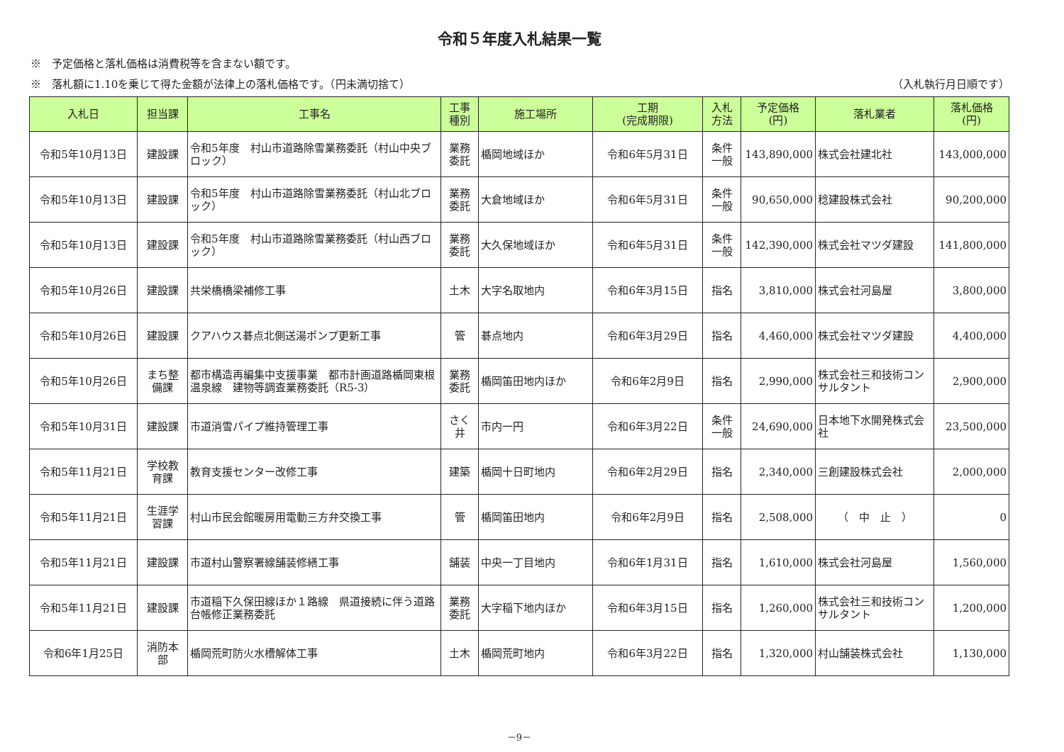令和５年度入札結果一覧
※　予定価格と落札価格は消費税等を含まない額です。
※　落札額に1.10を乗じて得た金額が法律上の落札価格です。（円未満切捨て） （入札執行月日順です）
| 入札日 | 担当課 | 工事名 | 工事 種別 | 施工場所 | 工期 (完成期限) | 入札 方法 | 予定価格 (円) | 落札業者 | 落札価格 (円) |
| --- | --- | --- | --- | --- | --- | --- | --- | --- | --- |
| 令和5年10月13日 | 建設課 | 令和5年度 村山市道路除雪業務委託（村山中央ブロック） | 業務 委託 | 楯岡地域ほか | 令和6年5月31日 | 条件 一般 | 143,890,000 | 株式会社建北社 | 143,000,000 |
| 令和5年10月13日 | 建設課 | 令和5年度 村山市道路除雪業務委託（村山北ブロック） | 業務 委託 | 大倉地域ほか | 令和6年5月31日 | 条件 一般 | 90,650,000 | 稔建設株式会社 | 90,200,000 |
| 令和5年10月13日 | 建設課 | 令和5年度 村山市道路除雪業務委託（村山西ブロック） | 業務 委託 | 大久保地域ほか | 令和6年5月31日 | 条件 一般 | 142,390,000 | 株式会社マツダ建設 | 141,800,000 |
| 令和5年10月26日 | 建設課 | 共栄橋橋梁補修工事 | 土木 | 大字名取地内 | 令和6年3月15日 | 指名 | 3,810,000 | 株式会社河島屋 | 3,800,000 |
| 令和5年10月26日 | 建設課 | クアハウス碁点北側送湯ポンプ更新工事 | 管 | 碁点地内 | 令和6年3月29日 | 指名 | 4,460,000 | 株式会社マツダ建設 | 4,400,000 |
| 令和5年10月26日 | まち整 備課 | 都市構造再編集中支援事業 都市計画道路楯岡東根温泉線 建物等調査業務委託（R5-3） | 業務 委託 | 楯岡笛田地内ほか | 令和6年2月9日 | 指名 | 2,990,000 | 株式会社三和技術コンサルタント | 2,900,000 |
| 令和5年10月31日 | 建設課 | 市道消雪パイプ維持管理工事 | さく 井 | 市内一円 | 令和6年3月22日 | 条件 一般 | 24,690,000 | 日本地下水開発株式会社 | 23,500,000 |
| 令和5年11月21日 | 学校教 育課 | 教育支援センター改修工事 | 建築 | 楯岡十日町地内 | 令和6年2月29日 | 指名 | 2,340,000 | 三創建設株式会社 | 2,000,000 |
| 令和5年11月21日 | 生涯学 習課 | 村山市民会館暖房用電動三方弁交換工事 | 管 | 楯岡笛田地内 | 令和6年2月9日 | 指名 | 2,508,000 | （ 中 止 ） | 0 |
| 令和5年11月21日 | 建設課 | 市道村山警察署線舗装修繕工事 | 舗装 | 中央一丁目地内 | 令和6年1月31日 | 指名 | 1,610,000 | 株式会社河島屋 | 1,560,000 |
| 令和5年11月21日 | 建設課 | 市道稲下久保田線ほか１路線 県道接続に伴う道路台帳修正業務委託 | 業務 委託 | 大字稲下地内ほか | 令和6年3月15日 | 指名 | 1,260,000 | 株式会社三和技術コンサルタント | 1,200,000 |
| 令和6年1月25日 | 消防本 部 | 楯岡荒町防火水槽解体工事 | 土木 | 楯岡荒町地内 | 令和6年3月22日 | 指名 | 1,320,000 | 村山舗装株式会社 | 1,130,000 |
－9－